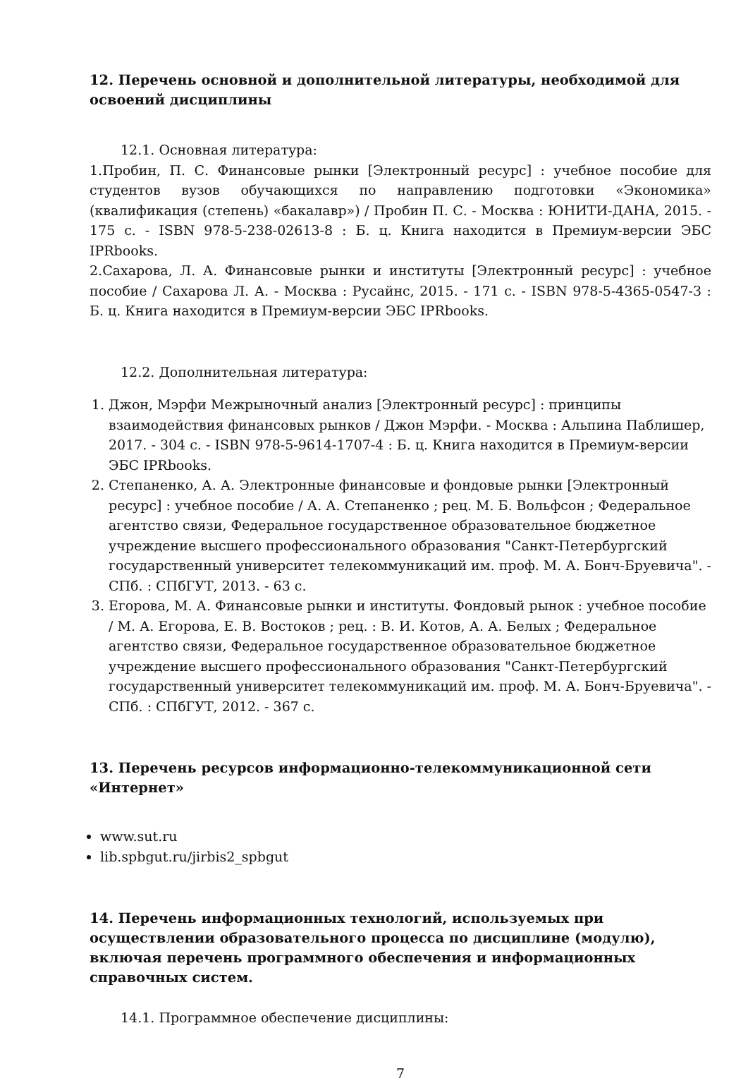12. Перечень основной и дополнительной литературы, необходимой для освоений дисциплины
12.1. Основная литература:
1.Пробин, П. С. Финансовые рынки [Электронный ресурс] : учебное пособие для студентов вузов обучающихся по направлению подготовки «Экономика» (квалификация (степень) «бакалавр») / Пробин П. С. - Москва : ЮНИТИ-ДАНА, 2015. - 175 с. - ISBN 978-5-238-02613-8 : Б. ц. Книга находится в Премиум-версии ЭБС IPRbooks.
2.Сахарова, Л. А. Финансовые рынки и институты [Электронный ресурс] : учебное пособие / Сахарова Л. А. - Москва : Русайнс, 2015. - 171 с. - ISBN 978-5-4365-0547-3 : Б. ц. Книга находится в Премиум-версии ЭБС IPRbooks.
12.2. Дополнительная литература:
1. Джон, Мэрфи Межрыночный анализ [Электронный ресурс] : принципы взаимодействия финансовых рынков / Джон Мэрфи. - Москва : Альпина Паблишер, 2017. - 304 с. - ISBN 978-5-9614-1707-4 : Б. ц. Книга находится в Премиум-версии ЭБС IPRbooks.
2. Степаненко, А. А. Электронные финансовые и фондовые рынки [Электронный ресурс] : учебное пособие / А. А. Степаненко ; рец. М. Б. Вольфсон ; Федеральное агентство связи, Федеральное государственное образовательное бюджетное учреждение высшего профессионального образования "Санкт-Петербургский государственный университет телекоммуникаций им. проф. М. А. Бонч-Бруевича". - СПб. : СПбГУТ, 2013. - 63 с.
3. Егорова, М. А. Финансовые рынки и институты. Фондовый рынок : учебное пособие / М. А. Егорова, Е. В. Востоков ; рец. : В. И. Котов, А. А. Белых ; Федеральное агентство связи, Федеральное государственное образовательное бюджетное учреждение высшего профессионального образования "Санкт-Петербургский государственный университет телекоммуникаций им. проф. М. А. Бонч-Бруевича". - СПб. : СПбГУТ, 2012. - 367 с.
13. Перечень ресурсов информационно-телекоммуникационной сети «Интернет»
www.sut.ru
lib.spbgut.ru/jirbis2_spbgut
14. Перечень информационных технологий, используемых при осуществлении образовательного процесса по дисциплине (модулю), включая перечень программного обеспечения и информационных справочных систем.
14.1. Программное обеспечение дисциплины:
7